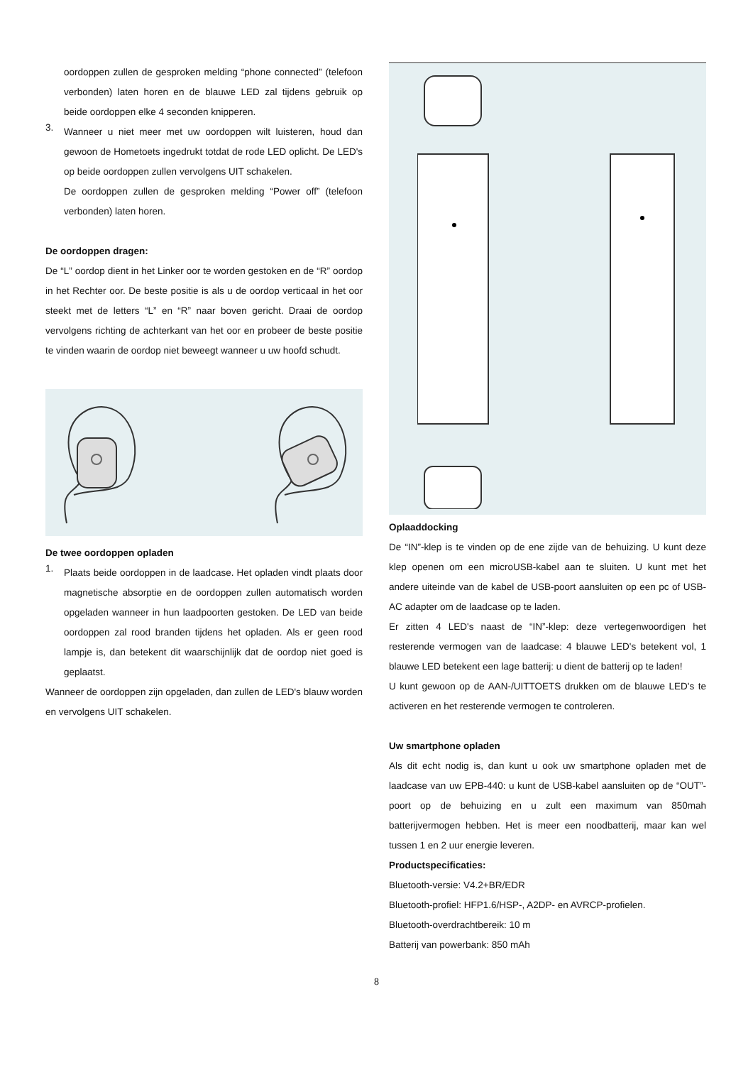oordoppen zullen de gesproken melding “phone connected” (telefoon verbonden) laten horen en de blauwe LED zal tijdens gebruik op beide oordoppen elke 4 seconden knipperen.
3.
Wanneer u niet meer met uw oordoppen wilt luisteren, houd dan gewoon de Hometoets ingedrukt totdat de rode LED oplicht. De LED's op beide oordoppen zullen vervolgens UIT schakelen.
De oordoppen zullen de gesproken melding “Power off” (telefoon verbonden) laten horen.
De oordoppen dragen:
De “L” oordop dient in het Linker oor te worden gestoken en de “R” oordop in het Rechter oor. De beste positie is als u de oordop verticaal in het oor steekt met de letters “L” en “R” naar boven gericht. Draai de oordop vervolgens richting de achterkant van het oor en probeer de beste positie te vinden waarin de oordop niet beweegt wanneer u uw hoofd schudt.
De twee oordoppen opladen
1.
Plaats beide oordoppen in de laadcase. Het opladen vindt plaats door magnetische absorptie en de oordoppen zullen automatisch worden opgeladen wanneer in hun laadpoorten gestoken. De LED van beide oordoppen zal rood branden tijdens het opladen. Als er geen rood lampje is, dan betekent dit waarschijnlijk dat de oordop niet goed is geplaatst.
Wanneer de oordoppen zijn opgeladen, dan zullen de LED's blauw worden en vervolgens UIT schakelen.
Oplaaddocking
De “IN”-klep is te vinden op de ene zijde van de behuizing. U kunt deze klep openen om een microUSB-kabel aan te sluiten. U kunt met het andere uiteinde van de kabel de USB-poort aansluiten op een pc of USB-AC adapter om de laadcase op te laden.
Er zitten 4 LED's naast de “IN”-klep: deze vertegenwoordigen het resterende vermogen van de laadcase: 4 blauwe LED's betekent vol, 1 blauwe LED betekent een lage batterij: u dient de batterij op te laden!
U kunt gewoon op de AAN-/UITTOETS drukken om de blauwe LED's te activeren en het resterende vermogen te controleren.
Uw smartphone opladen
Als dit echt nodig is, dan kunt u ook uw smartphone opladen met de laadcase van uw EPB-440: u kunt de USB-kabel aansluiten op de “OUT”-poort op de behuizing en u zult een maximum van 850mah batterijvermogen hebben. Het is meer een noodbatterij, maar kan wel tussen 1 en 2 uur energie leveren.
Productspecificaties:
Bluetooth-versie: V4.2+BR/EDR
Bluetooth-profiel: HFP1.6/HSP-, A2DP- en AVRCP-profielen.
Bluetooth-overdrachtbereik: 10 m
Batterij van powerbank: 850 mAh
8